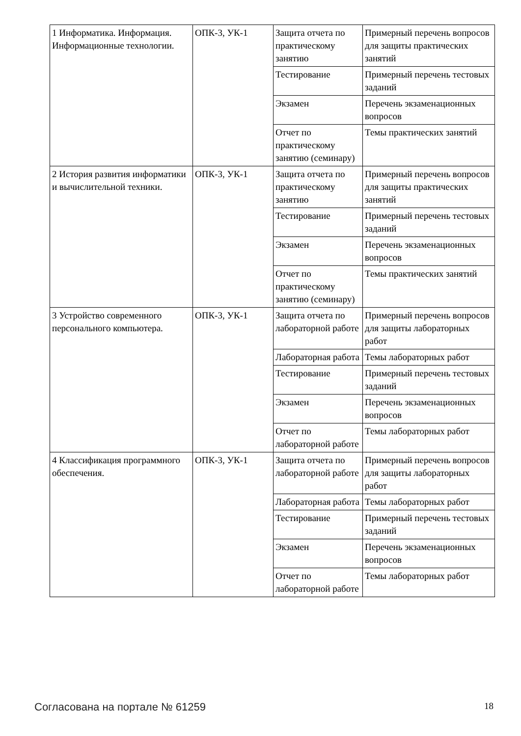| 1 Информатика. Информация. Информационные технологии. | ОПК-3, УК-1 | Защита отчета по практическому занятию | Примерный перечень вопросов для защиты практических занятий |
| | | Тестирование | Примерный перечень тестовых заданий |
| | | Экзамен | Перечень экзаменационных вопросов |
| | | Отчет по практическому занятию (семинару) | Темы практических занятий |
| 2 История развития информатики и вычислительной техники. | ОПК-3, УК-1 | Защита отчета по практическому занятию | Примерный перечень вопросов для защиты практических занятий |
| | | Тестирование | Примерный перечень тестовых заданий |
| | | Экзамен | Перечень экзаменационных вопросов |
| | | Отчет по практическому занятию (семинару) | Темы практических занятий |
| 3 Устройство современного персонального компьютера. | ОПК-3, УК-1 | Защита отчета по лабораторной работе | Примерный перечень вопросов для защиты лабораторных работ |
| | | Лабораторная работа | Темы лабораторных работ |
| | | Тестирование | Примерный перечень тестовых заданий |
| | | Экзамен | Перечень экзаменационных вопросов |
| | | Отчет по лабораторной работе | Темы лабораторных работ |
| 4 Классификация программного обеспечения. | ОПК-3, УК-1 | Защита отчета по лабораторной работе | Примерный перечень вопросов для защиты лабораторных работ |
| | | Лабораторная работа | Темы лабораторных работ |
| | | Тестирование | Примерный перечень тестовых заданий |
| | | Экзамен | Перечень экзаменационных вопросов |
| | | Отчет по лабораторной работе | Темы лабораторных работ |
Согласована на портале № 61259 18